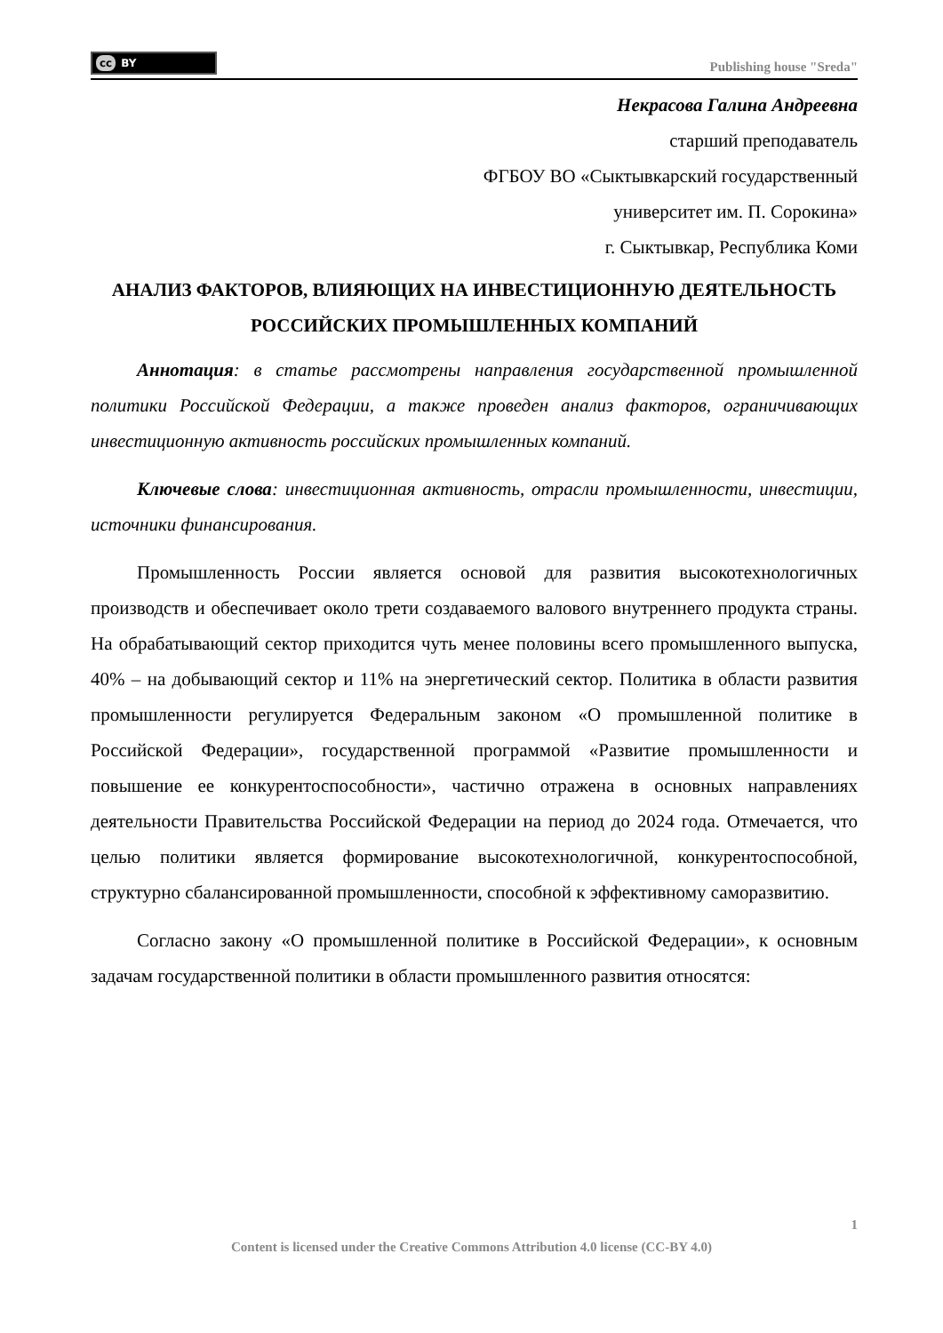cc BY
Publishing house "Sreda"
Некрасова Галина Андреевна
старший преподаватель
ФГБОУ ВО «Сыктывкарский государственный
университет им. П. Сорокина»
г. Сыктывкар, Республика Коми
АНАЛИЗ ФАКТОРОВ, ВЛИЯЮЩИХ НА ИНВЕСТИЦИОННУЮ ДЕЯТЕЛЬНОСТЬ РОССИЙСКИХ ПРОМЫШЛЕННЫХ КОМПАНИЙ
Аннотация: в статье рассмотрены направления государственной промышленной политики Российской Федерации, а также проведен анализ факторов, ограничивающих инвестиционную активность российских промышленных компаний.
Ключевые слова: инвестиционная активность, отрасли промышленности, инвестиции, источники финансирования.
Промышленность России является основой для развития высокотехнологичных производств и обеспечивает около трети создаваемого валового внутреннего продукта страны. На обрабатывающий сектор приходится чуть менее половины всего промышленного выпуска, 40% – на добывающий сектор и 11% на энергетический сектор. Политика в области развития промышленности регулируется Федеральным законом «О промышленной политике в Российской Федерации», государственной программой «Развитие промышленности и повышение ее конкурентоспособности», частично отражена в основных направлениях деятельности Правительства Российской Федерации на период до 2024 года. Отмечается, что целью политики является формирование высокотехнологичной, конкурентоспособной, структурно сбалансированной промышленности, способной к эффективному саморазвитию.
Согласно закону «О промышленной политике в Российской Федерации», к основным задачам государственной политики в области промышленного развития относятся:
1
Content is licensed under the Creative Commons Attribution 4.0 license (CC-BY 4.0)